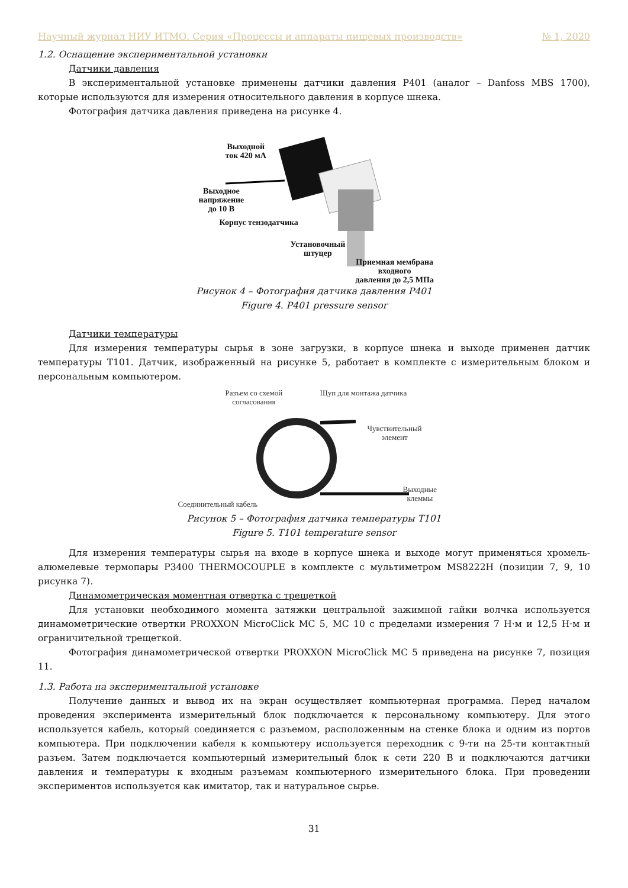Научный журнал НИУ ИТМО. Серия «Процессы и аппараты пищевых производств» № 1, 2020
1.2. Оснащение экспериментальной установки
Датчики давления
В экспериментальной установке применены датчики давления P401 (аналог – Danfoss MBS 1700), которые используются для измерения относительного давления в корпусе шнека.
Фотография датчика давления приведена на рисунке 4.
Выходной
ток 420 мА
Выходное
напряжение
до 10 В
Корпус тензодатчика
Установочный
штуцер
Приемная мембрана
входного
давления до 2,5 МПа
Рисунок 4 – Фотография датчика давления P401
Figure 4. P401 pressure sensor
Датчики температуры
Для измерения температуры сырья в зоне загрузки, в корпусе шнека и выходе применен датчик температуры T101. Датчик, изображенный на рисунке 5, работает в комплекте с измерительным блоком и персональным компьютером.
Разъем со схемой
согласования
Щуп для монтажа датчика
Чувствительный
элемент
Соединительный кабель
Выходные
клеммы
Рисунок 5 – Фотография датчика температуры T101
Figure 5. T101 temperature sensor
Для измерения температуры сырья на входе в корпусе шнека и выходе могут применяться хромель-алюмелевые термопары P3400 THERMOCOUPLE в комплекте с мультиметром MS8222H (позиции 7, 9, 10 рисунка 7).
Динамометрическая моментная отвертка с трещеткой
Для установки необходимого момента затяжки центральной зажимной гайки волчка используется динамометрические отвертки PROXXON MicroClick MC 5, MC 10 с пределами измерения 7 Н·м и 12,5 Н·м и ограничительной трещеткой.
Фотография динамометрической отвертки PROXXON MicroClick MC 5 приведена на рисунке 7, позиция 11.
1.3. Работа на экспериментальной установке
Получение данных и вывод их на экран осуществляет компьютерная программа. Перед началом проведения эксперимента измерительный блок подключается к персональному компьютеру. Для этого используется кабель, который соединяется с разъемом, расположенным на стенке блока и одним из портов компьютера. При подключении кабеля к компьютеру используется переходник с 9-ти на 25-ти контактный разъем. Затем подключается компьютерный измерительный блок к сети 220 В и подключаются датчики давления и температуры к входным разъемам компьютерного измерительного блока. При проведении экспериментов используется как имитатор, так и натуральное сырье.
31